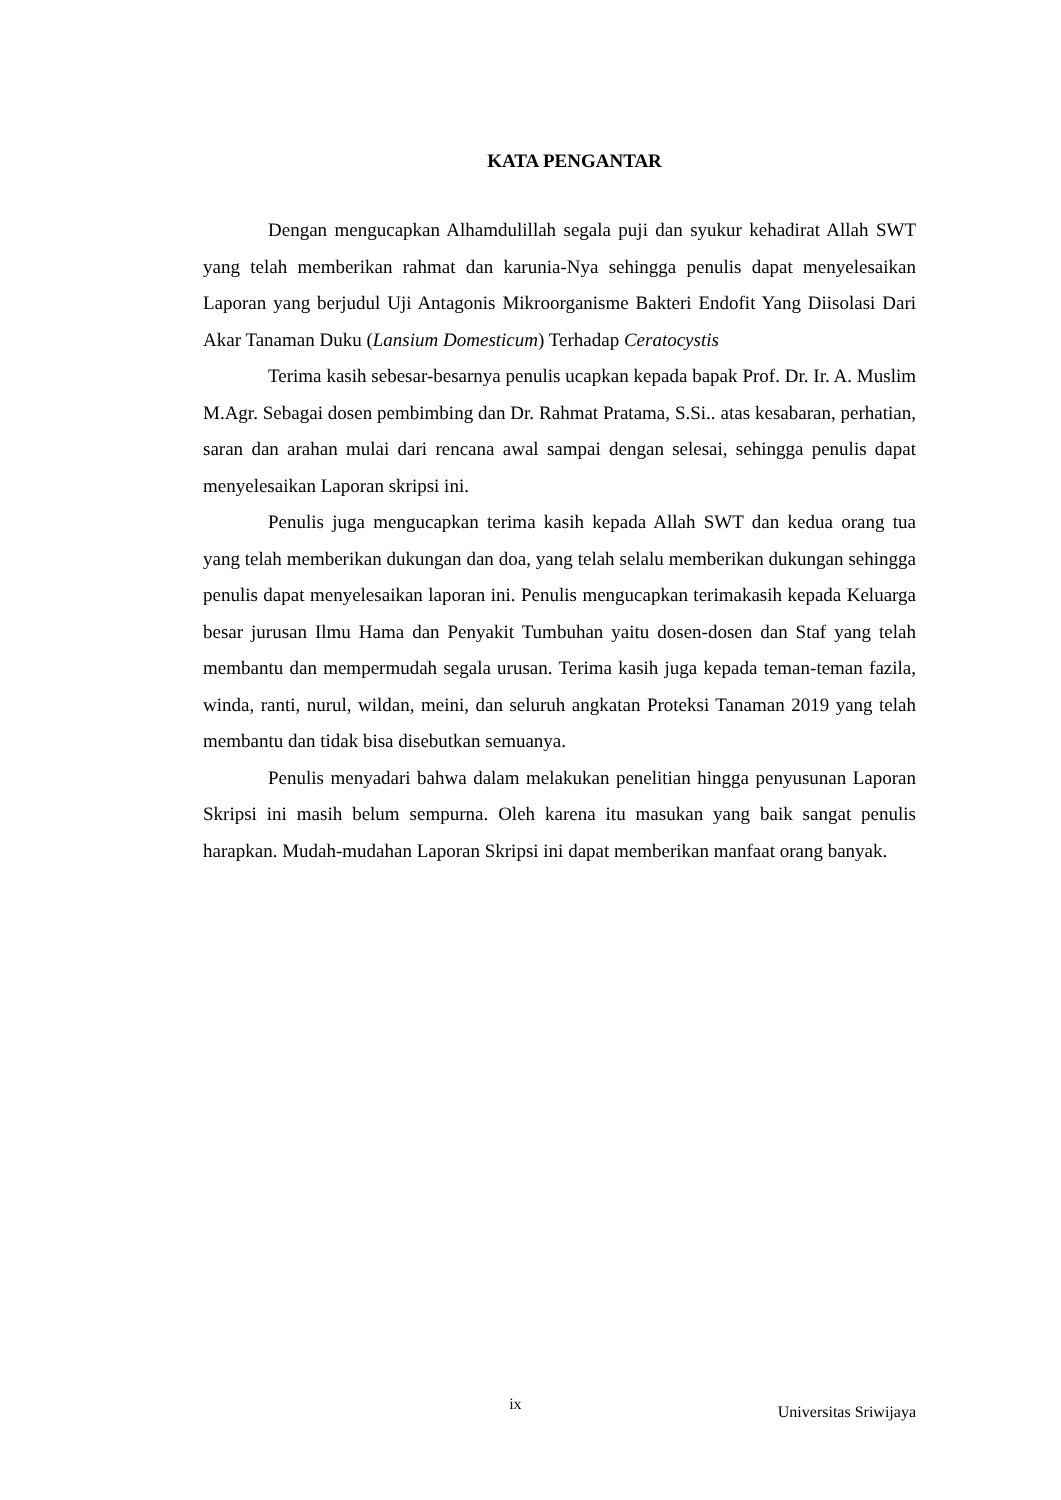KATA PENGANTAR
Dengan mengucapkan Alhamdulillah segala puji dan syukur kehadirat Allah SWT yang telah memberikan rahmat dan karunia-Nya sehingga penulis dapat menyelesaikan Laporan yang berjudul Uji Antagonis Mikroorganisme Bakteri Endofit Yang Diisolasi Dari Akar Tanaman Duku (Lansium Domesticum) Terhadap Ceratocystis
Terima kasih sebesar-besarnya penulis ucapkan kepada bapak Prof. Dr. Ir. A. Muslim M.Agr. Sebagai dosen pembimbing dan Dr. Rahmat Pratama, S.Si.. atas kesabaran, perhatian, saran dan arahan mulai dari rencana awal sampai dengan selesai, sehingga penulis dapat menyelesaikan Laporan skripsi ini.
Penulis juga mengucapkan terima kasih kepada Allah SWT dan kedua orang tua yang telah memberikan dukungan dan doa, yang telah selalu memberikan dukungan sehingga penulis dapat menyelesaikan laporan ini. Penulis mengucapkan terimakasih kepada Keluarga besar jurusan Ilmu Hama dan Penyakit Tumbuhan yaitu dosen-dosen dan Staf yang telah membantu dan mempermudah segala urusan. Terima kasih juga kepada teman-teman fazila, winda, ranti, nurul, wildan, meini, dan seluruh angkatan Proteksi Tanaman 2019 yang telah membantu dan tidak bisa disebutkan semuanya.
Penulis menyadari bahwa dalam melakukan penelitian hingga penyusunan Laporan Skripsi ini masih belum sempurna. Oleh karena itu masukan yang baik sangat penulis harapkan. Mudah-mudahan Laporan Skripsi ini dapat memberikan manfaat orang banyak.
ix Universitas Sriwijaya